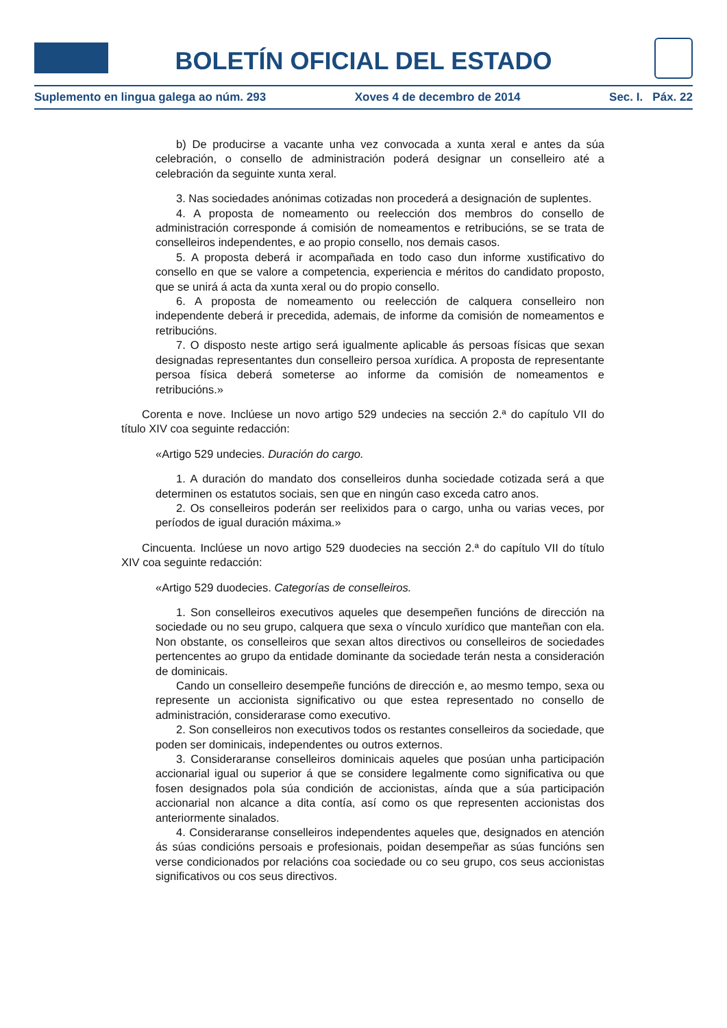BOLETÍN OFICIAL DEL ESTADO
Suplemento en lingua galega ao núm. 293 Xoves 4 de decembro de 2014 Sec. I. Páx. 22
b) De producirse a vacante unha vez convocada a xunta xeral e antes da súa celebración, o consello de administración poderá designar un conselleiro até a celebración da seguinte xunta xeral.
3. Nas sociedades anónimas cotizadas non procederá a designación de suplentes.
4. A proposta de nomeamento ou reelección dos membros do consello de administración corresponde á comisión de nomeamentos e retribucións, se se trata de conselleiros independentes, e ao propio consello, nos demais casos.
5. A proposta deberá ir acompañada en todo caso dun informe xustificativo do consello en que se valore a competencia, experiencia e méritos do candidato proposto, que se unirá á acta da xunta xeral ou do propio consello.
6. A proposta de nomeamento ou reelección de calquera conselleiro non independente deberá ir precedida, ademais, de informe da comisión de nomeamentos e retribucións.
7. O disposto neste artigo será igualmente aplicable ás persoas físicas que sexan designadas representantes dun conselleiro persoa xurídica. A proposta de representante persoa física deberá someterse ao informe da comisión de nomeamentos e retribucións.»
Corenta e nove. Inclúese un novo artigo 529 undecies na sección 2.ª do capítulo VII do título XIV coa seguinte redacción:
«Artigo 529 undecies. Duración do cargo.
1. A duración do mandato dos conselleiros dunha sociedade cotizada será a que determinen os estatutos sociais, sen que en ningún caso exceda catro anos.
2. Os conselleiros poderán ser reelixidos para o cargo, unha ou varias veces, por períodos de igual duración máxima.»
Cincuenta. Inclúese un novo artigo 529 duodecies na sección 2.ª do capítulo VII do título XIV coa seguinte redacción:
«Artigo 529 duodecies. Categorías de conselleiros.
1. Son conselleiros executivos aqueles que desempeñen funcións de dirección na sociedade ou no seu grupo, calquera que sexa o vínculo xurídico que manteñan con ela. Non obstante, os conselleiros que sexan altos directivos ou conselleiros de sociedades pertencentes ao grupo da entidade dominante da sociedade terán nesta a consideración de dominicais.
Cando un conselleiro desempeñe funcións de dirección e, ao mesmo tempo, sexa ou represente un accionista significativo ou que estea representado no consello de administración, considerarase como executivo.
2. Son conselleiros non executivos todos os restantes conselleiros da sociedade, que poden ser dominicais, independentes ou outros externos.
3. Consideraranse conselleiros dominicais aqueles que posúan unha participación accionarial igual ou superior á que se considere legalmente como significativa ou que fosen designados pola súa condición de accionistas, aínda que a súa participación accionarial non alcance a dita contía, así como os que representen accionistas dos anteriormente sinalados.
4. Consideraranse conselleiros independentes aqueles que, designados en atención ás súas condicións persoais e profesionais, poidan desempeñar as súas funcións sen verse condicionados por relacións coa sociedade ou co seu grupo, cos seus accionistas significativos ou cos seus directivos.